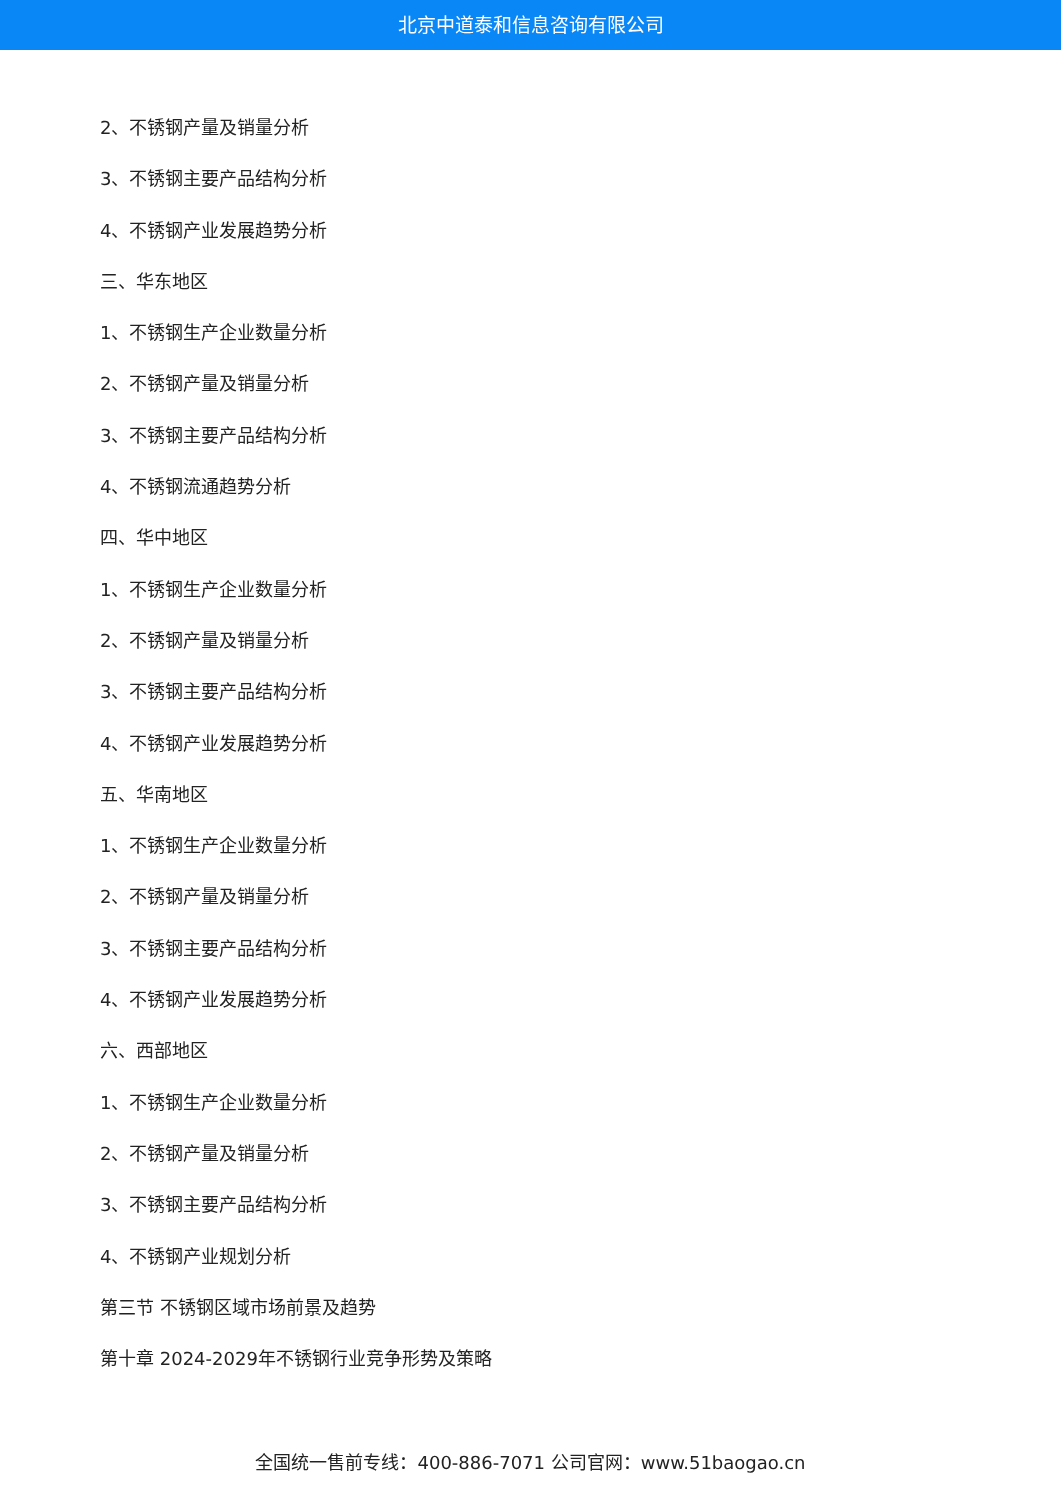北京中道泰和信息咨询有限公司
2、不锈钢产量及销量分析
3、不锈钢主要产品结构分析
4、不锈钢产业发展趋势分析
三、华东地区
1、不锈钢生产企业数量分析
2、不锈钢产量及销量分析
3、不锈钢主要产品结构分析
4、不锈钢流通趋势分析
四、华中地区
1、不锈钢生产企业数量分析
2、不锈钢产量及销量分析
3、不锈钢主要产品结构分析
4、不锈钢产业发展趋势分析
五、华南地区
1、不锈钢生产企业数量分析
2、不锈钢产量及销量分析
3、不锈钢主要产品结构分析
4、不锈钢产业发展趋势分析
六、西部地区
1、不锈钢生产企业数量分析
2、不锈钢产量及销量分析
3、不锈钢主要产品结构分析
4、不锈钢产业规划分析
第三节 不锈钢区域市场前景及趋势
第十章 2024-2029年不锈钢行业竞争形势及策略
全国统一售前专线：400-886-7071 公司官网：www.51baogao.cn